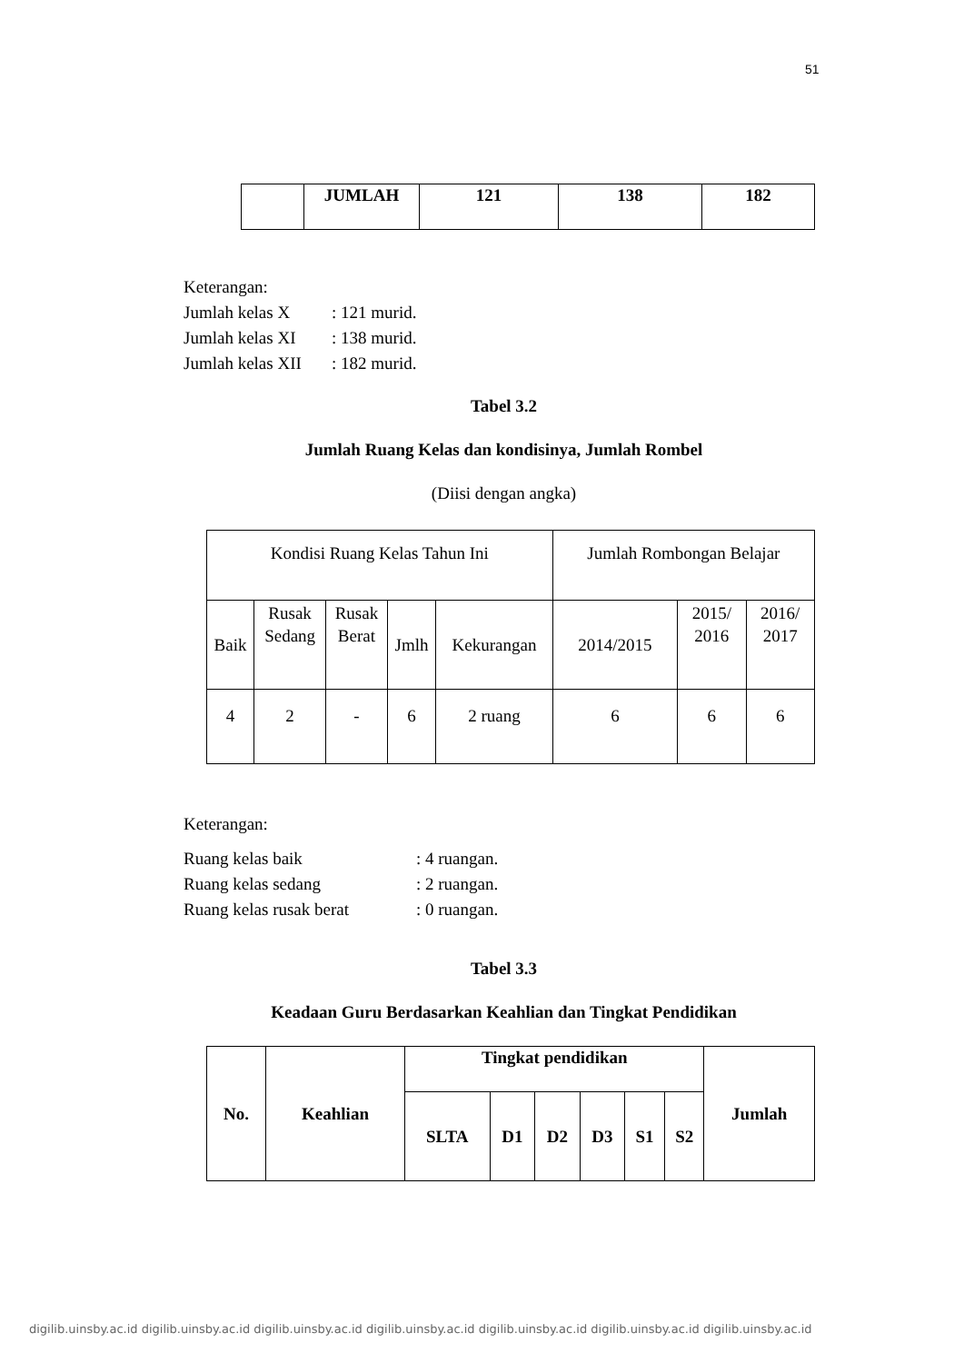51
| | JUMLAH | 121 | 138 | 182 |
| --- | --- | --- | --- | --- |
Keterangan:
Jumlah kelas X: 121 murid.
Jumlah kelas XI: 138 murid.
Jumlah kelas XII: 182 murid.
Tabel 3.2
Jumlah Ruang Kelas dan kondisinya, Jumlah Rombel
(Diisi dengan angka)
| Kondisi Ruang Kelas Tahun Ini | | | | | Jumlah Rombongan Belajar | | |
| Baik | Rusak Sedang | Rusak Berat | Jmlh | Kekurangan | 2014/2015 | 2015/ 2016 | 2016/ 2017 |
| 4 | 2 | - | 6 | 2 ruang | 6 | 6 | 6 |
Keterangan:
Ruang kelas baik: 4 ruangan.
Ruang kelas sedang: 2 ruangan.
Ruang kelas rusak berat: 0 ruangan.
Tabel 3.3
Keadaan Guru Berdasarkan Keahlian dan Tingkat Pendidikan
| No. | Keahlian | Tingkat pendidikan | | | | | | Jumlah |
| --- | --- | --- | --- | --- | --- | --- | --- | --- |
| | | SLTA | D1 | D2 | D3 | S1 | S2 | |
digilib.uinsby.ac.id digilib.uinsby.ac.id digilib.uinsby.ac.id digilib.uinsby.ac.id digilib.uinsby.ac.id digilib.uinsby.ac.id digilib.uinsby.ac.id